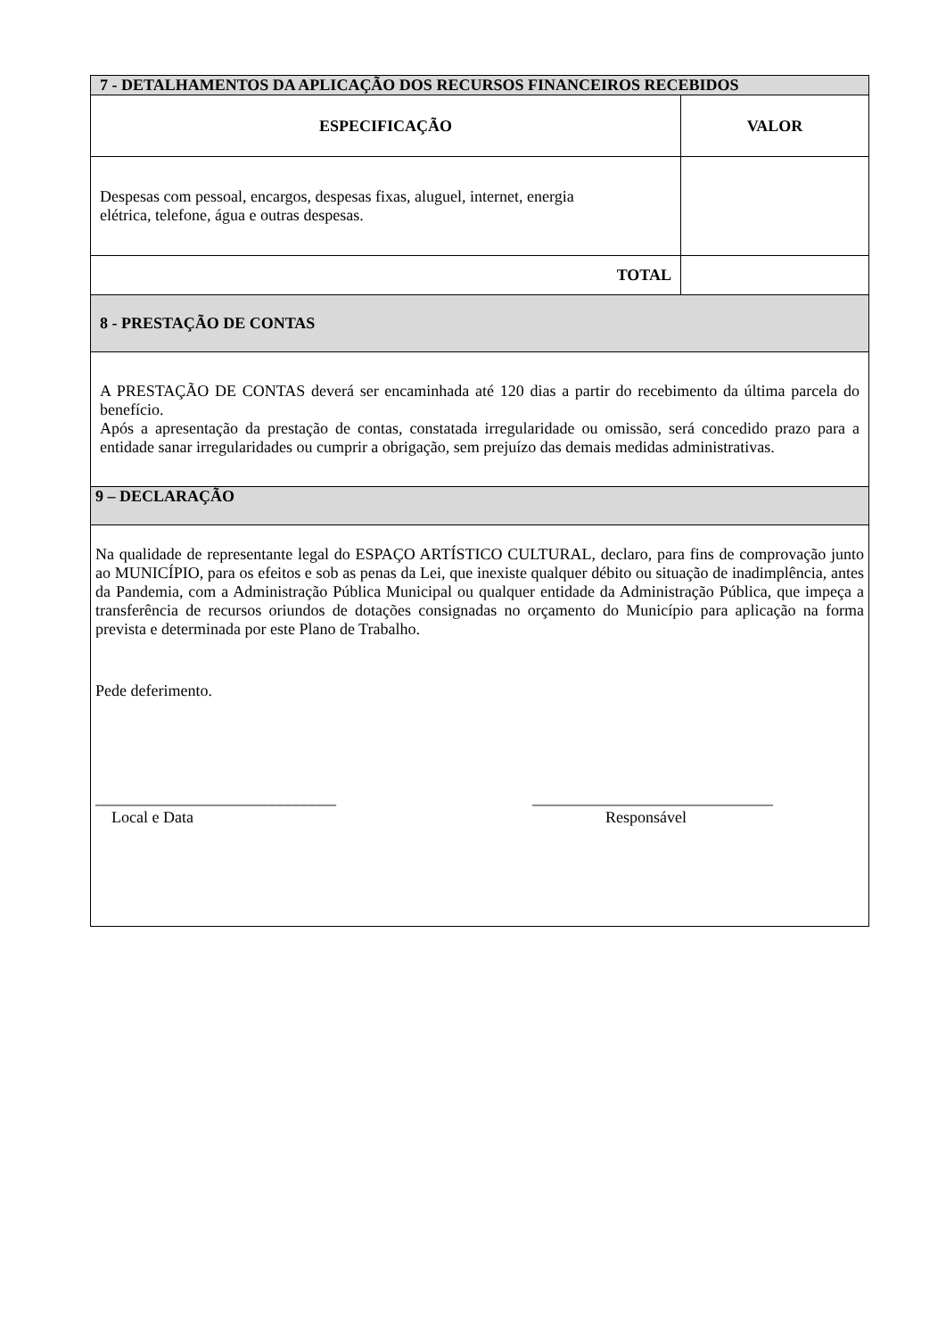| 7 - DETALHAMENTOS DA APLICAÇÃO DOS RECURSOS FINANCEIROS RECEBIDOS | |
| --- | --- |
| ESPECIFICAÇÃO | VALOR |
| Despesas com pessoal, encargos, despesas fixas, aluguel, internet, energia elétrica, telefone, água e outras despesas. | |
| TOTAL | |
| 8 - PRESTAÇÃO DE CONTAS | |
| A PRESTAÇÃO DE CONTAS deverá ser encaminhada até 120 dias a partir do recebimento da última parcela do benefício. Após a apresentação da prestação de contas, constatada irregularidade ou omissão, será concedido prazo para a entidade sanar irregularidades ou cumprir a obrigação, sem prejuízo das demais medidas administrativas. | |
| 9 – DECLARAÇÃO | |
| Na qualidade de representante legal do ESPAÇO ARTÍSTICO CULTURAL, declaro, para fins de comprovação junto ao MUNICÍPIO, para os efeitos e sob as penas da Lei, que inexiste qualquer débito ou situação de inadimplência, antes da Pandemia, com a Administração Pública Municipal ou qualquer entidade da Administração Pública, que impeça a transferência de recursos oriundos de dotações consignadas no orçamento do Município para aplicação na forma prevista e determinada por este Plano de Trabalho. Pede deferimento. ______________________________ Local e Data ______________________________ Responsável | |